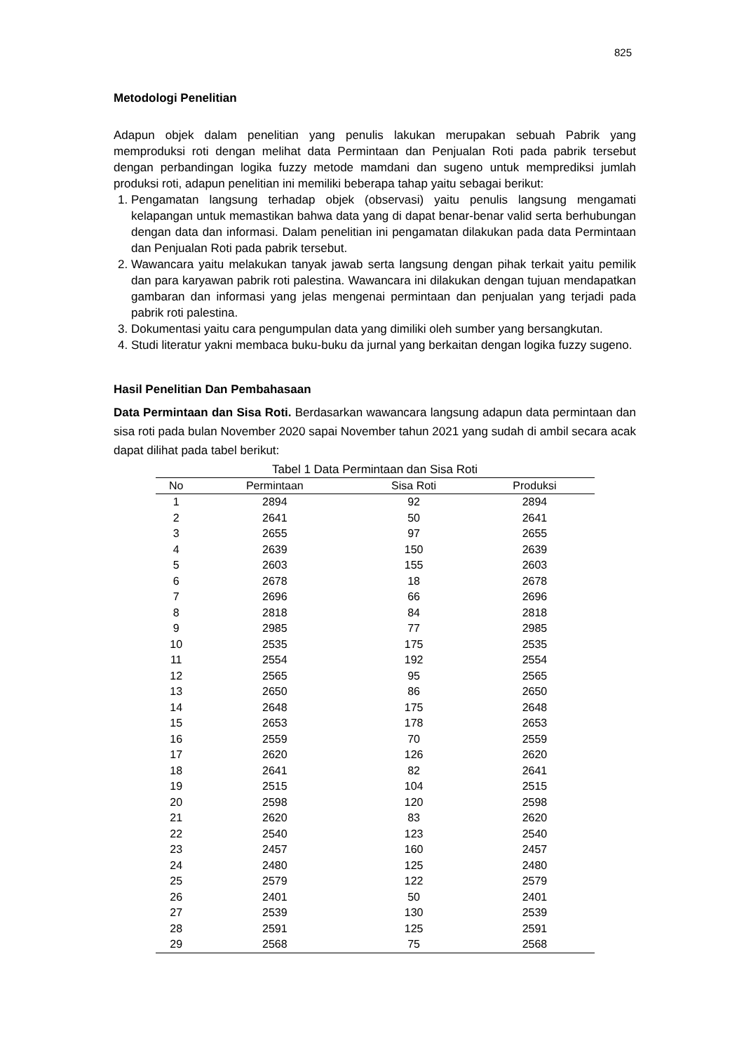825
Metodologi Penelitian
Adapun objek dalam penelitian yang penulis lakukan merupakan sebuah Pabrik yang memproduksi roti dengan melihat data Permintaan dan Penjualan Roti pada pabrik tersebut dengan perbandingan logika fuzzy metode mamdani dan sugeno untuk memprediksi jumlah produksi roti, adapun penelitian ini memiliki beberapa tahap yaitu sebagai berikut:
1. Pengamatan langsung terhadap objek (observasi) yaitu penulis langsung mengamati kelapangan untuk memastikan bahwa data yang di dapat benar-benar valid serta berhubungan dengan data dan informasi. Dalam penelitian ini pengamatan dilakukan pada data Permintaan dan Penjualan Roti pada pabrik tersebut.
2. Wawancara yaitu melakukan tanyak jawab serta langsung dengan pihak terkait yaitu pemilik dan para karyawan pabrik roti palestina. Wawancara ini dilakukan dengan tujuan mendapatkan gambaran dan informasi yang jelas mengenai permintaan dan penjualan yang terjadi pada pabrik roti palestina.
3. Dokumentasi yaitu cara pengumpulan data yang dimiliki oleh sumber yang bersangkutan.
4. Studi literatur yakni membaca buku-buku da jurnal yang berkaitan dengan logika fuzzy sugeno.
Hasil Penelitian Dan Pembahasaan
Data Permintaan dan Sisa Roti. Berdasarkan wawancara langsung adapun data permintaan dan sisa roti pada bulan November 2020 sapai November tahun 2021 yang sudah di ambil secara acak dapat dilihat pada tabel berikut:
Tabel 1 Data Permintaan dan Sisa Roti
| No | Permintaan | Sisa Roti | Produksi |
| --- | --- | --- | --- |
| 1 | 2894 | 92 | 2894 |
| 2 | 2641 | 50 | 2641 |
| 3 | 2655 | 97 | 2655 |
| 4 | 2639 | 150 | 2639 |
| 5 | 2603 | 155 | 2603 |
| 6 | 2678 | 18 | 2678 |
| 7 | 2696 | 66 | 2696 |
| 8 | 2818 | 84 | 2818 |
| 9 | 2985 | 77 | 2985 |
| 10 | 2535 | 175 | 2535 |
| 11 | 2554 | 192 | 2554 |
| 12 | 2565 | 95 | 2565 |
| 13 | 2650 | 86 | 2650 |
| 14 | 2648 | 175 | 2648 |
| 15 | 2653 | 178 | 2653 |
| 16 | 2559 | 70 | 2559 |
| 17 | 2620 | 126 | 2620 |
| 18 | 2641 | 82 | 2641 |
| 19 | 2515 | 104 | 2515 |
| 20 | 2598 | 120 | 2598 |
| 21 | 2620 | 83 | 2620 |
| 22 | 2540 | 123 | 2540 |
| 23 | 2457 | 160 | 2457 |
| 24 | 2480 | 125 | 2480 |
| 25 | 2579 | 122 | 2579 |
| 26 | 2401 | 50 | 2401 |
| 27 | 2539 | 130 | 2539 |
| 28 | 2591 | 125 | 2591 |
| 29 | 2568 | 75 | 2568 |